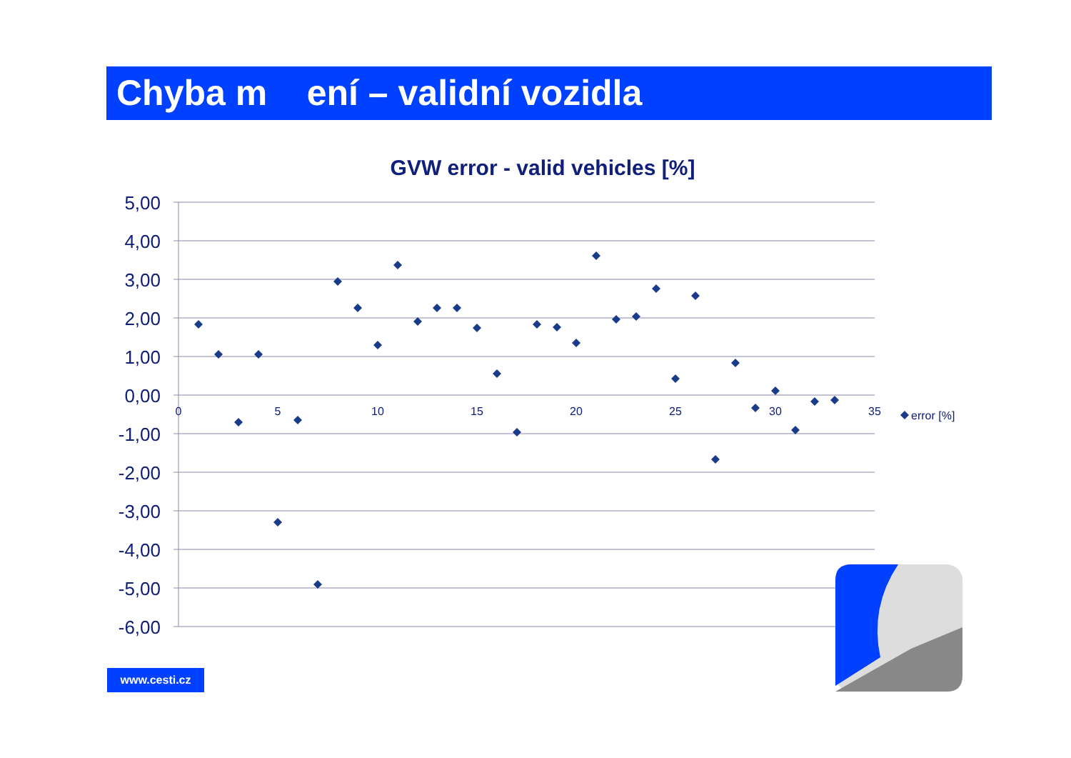Chyba m ení – validní vozidla
GVW error - valid vehicles [%]
5,00
4,00
3,00
2,00
1,00
0,00
-1,00
-2,00
-3,00
-4,00
-5,00
-6,00
0
5
10
15
20
25
30
35
error [%]
www.cesti.cz